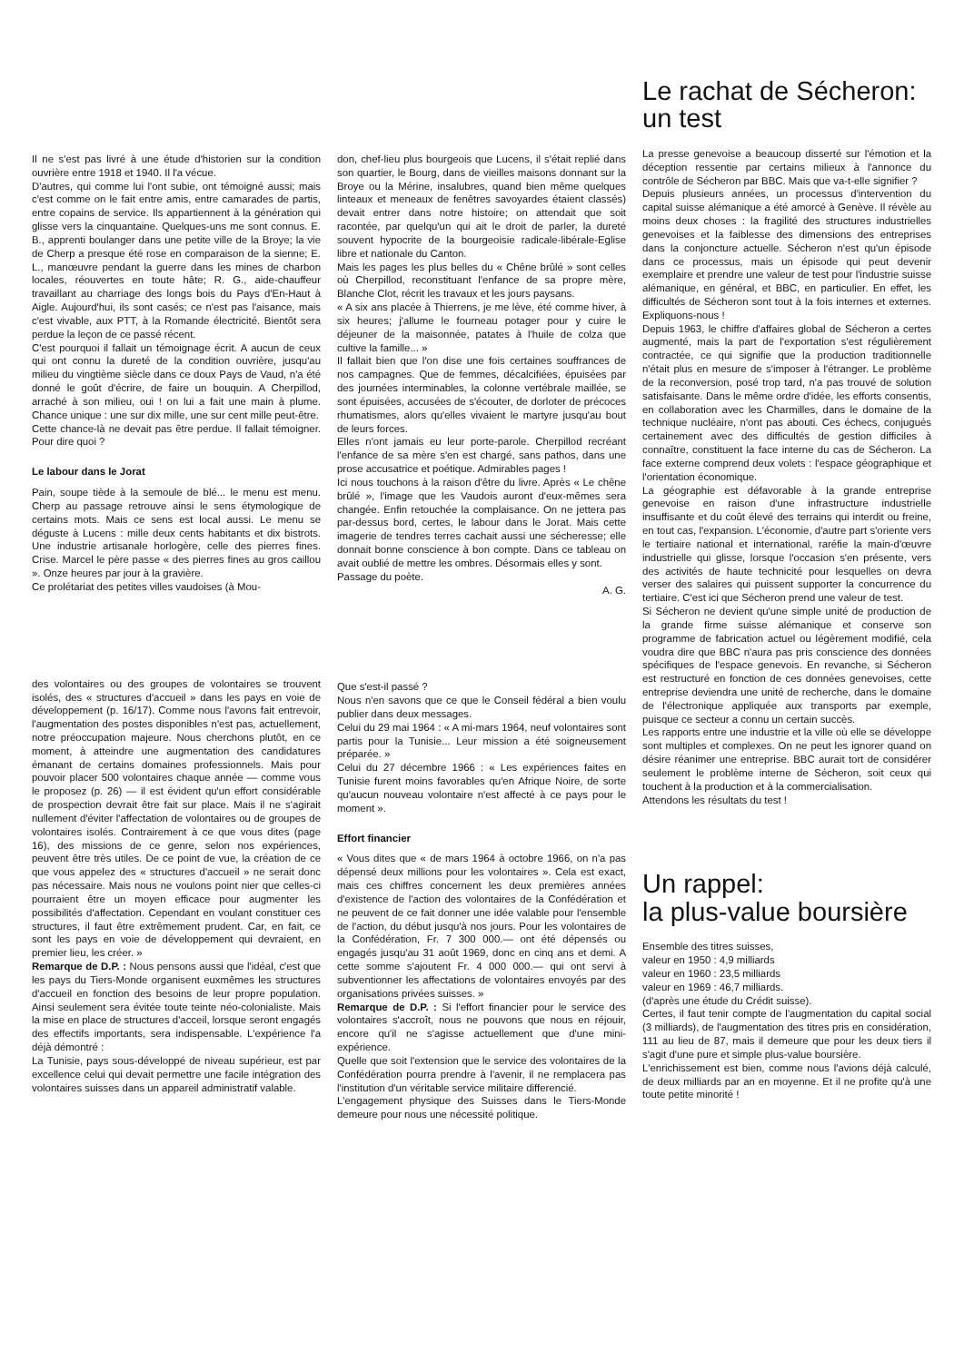Il ne s'est pas livré à une étude d'historien sur la condition ouvrière entre 1918 et 1940. Il l'a vécue.
D'autres, qui comme lui l'ont subie, ont témoigné aussi; mais c'est comme on le fait entre amis, entre camarades de partis, entre copains de service. Ils appartiennent à la génération qui glisse vers la cinquantaine. Quelques-uns me sont connus. E. B., apprenti boulanger dans une petite ville de la Broye; la vie de Cherp a presque été rose en comparaison de la sienne; E. L., manœuvre pendant la guerre dans les mines de charbon locales, réouvertes en toute hâte; R. G., aide-chauffeur travaillant au charriage des longs bois du Pays d'En-Haut à Aigle. Aujourd'hui, ils sont casés; ce n'est pas l'aisance, mais c'est vivable, aux PTT, à la Romande électricité. Bientôt sera perdue la leçon de ce passé récent.
C'est pourquoi il fallait un témoignage écrit. A aucun de ceux qui ont connu la dureté de la condition ouvrière, jusqu'au milieu du vingtième siècle dans ce doux Pays de Vaud, n'a été donné le goût d'écrire, de faire un bouquin. A Cherpillod, arraché à son milieu, oui ! on lui a fait une main à plume. Chance unique : une sur dix mille, une sur cent mille peut-être.
Cette chance-là ne devait pas être perdue. Il fallait témoigner. Pour dire quoi ?
Le labour dans le Jorat
Pain, soupe tiède à la semoule de blé... le menu est menu. Cherp au passage retrouve ainsi le sens étymologique de certains mots. Mais ce sens est local aussi. Le menu se déguste à Lucens : mille deux cents habitants et dix bistrots. Une industrie artisanale horlogère, celle des pierres fines. Crise. Marcel le père passe « des pierres fines au gros caillou ». Onze heures par jour à la gravière.
Ce prolétariat des petites villes vaudoises (à Mou-
des volontaires ou des groupes de volontaires se trouvent isolés, des « structures d'accueil » dans les pays en voie de développement (p. 16/17). Comme nous l'avons fait entrevoir, l'augmentation des postes disponibles n'est pas, actuellement, notre préoccupation majeure. Nous cherchons plutôt, en ce moment, à atteindre une augmentation des candidatures émanant de certains domaines professionnels. Mais pour pouvoir placer 500 volontaires chaque année — comme vous le proposez (p. 26) — il est évident qu'un effort considérable de prospection devrait être fait sur place. Mais il ne s'agirait nullement d'éviter l'affectation de volontaires ou de groupes de volontaires isolés. Contrairement à ce que vous dites (page 16), des missions de ce genre, selon nos expériences, peuvent être très utiles. De ce point de vue, la création de ce que vous appelez des « structures d'accueil » ne serait donc pas nécessaire. Mais nous ne voulons point nier que celles-ci pourraient être un moyen efficace pour augmenter les possibilités d'affectation. Cependant en voulant constituer ces structures, il faut être extrêmement prudent. Car, en fait, ce sont les pays en voie de développement qui devraient, en premier lieu, les créer. »
Remarque de D.P. : Nous pensons aussi que l'idéal, c'est que les pays du Tiers-Monde organisent euxmêmes les structures d'accueil en fonction des besoins de leur propre population. Ainsi seulement sera évitée toute teinte néo-colonialiste. Mais la mise en place de structures d'acceil, lorsque seront engagés des effectifs importants, sera indispensable. L'expérience l'a déjà démontré :
La Tunisie, pays sous-développé de niveau supérieur, est par excellence celui qui devait permettre une facile intégration des volontaires suisses dans un appareil administratif valable.
don, chef-lieu plus bourgeois que Lucens, il s'était replié dans son quartier, le Bourg, dans de vieilles maisons donnant sur la Broye ou la Mérine, insalubres, quand bien même quelques linteaux et meneaux de fenêtres savoyardes étaient classés) devait entrer dans notre histoire; on attendait que soit racontée, par quelqu'un qui ait le droit de parler, la dureté souvent hypocrite de la bourgeoisie radicale-libérale-Eglise libre et nationale du Canton.
Mais les pages les plus belles du « Chêne brûlé » sont celles où Cherpillod, reconstituant l'enfance de sa propre mère, Blanche Clot, récrit les travaux et les jours paysans.
« A six ans placée à Thierrens, je me lève, été comme hiver, à six heures; j'allume le fourneau potager pour y cuire le déjeuner de la maisonnée, patates à l'huile de colza que cultive la famille... »
Il fallait bien que l'on dise une fois certaines souffrances de nos campagnes. Que de femmes, décalcifiées, épuisées par des journées interminables, la colonne vertébrale maillée, se sont épuisées, accusées de s'écouter, de dorloter de précoces rhumatismes, alors qu'elles vivaient le martyre jusqu'au bout de leurs forces.
Elles n'ont jamais eu leur porte-parole. Cherpillod recréant l'enfance de sa mère s'en est chargé, sans pathos, dans une prose accusatrice et poétique. Admirables pages !
Ici nous touchons à la raison d'être du livre. Après « Le chêne brûlé », l'image que les Vaudois auront d'eux-mêmes sera changée. Enfin retouchée la complaisance. On ne jettera pas par-dessus bord, certes, le labour dans le Jorat. Mais cette imagerie de tendres terres cachait aussi une sécheresse; elle donnait bonne conscience à bon compte. Dans ce tableau on avait oublié de mettre les ombres. Désormais elles y sont.
Passage du poète.
A. G.
Que s'est-il passé ?
Nous n'en savons que ce que le Conseil fédéral a bien voulu publier dans deux messages.
Celui du 29 mai 1964 : « A mi-mars 1964, neuf volontaires sont partis pour la Tunisie... Leur mission a été soigneusement préparée. »
Celui du 27 décembre 1966 : « Les expériences faites en Tunisie furent moins favorables qu'en Afrique Noire, de sorte qu'aucun nouveau volontaire n'est affecté à ce pays pour le moment ».
Effort financier
« Vous dites que « de mars 1964 à octobre 1966, on n'a pas dépensé deux millions pour les volontaires ». Cela est exact, mais ces chiffres concernent les deux premières années d'existence de l'action des volontaires de la Confédération et ne peuvent de ce fait donner une idée valable pour l'ensemble de l'action, du début jusqu'à nos jours. Pour les volontaires de la Confédération, Fr. 7 300 000.— ont été dépensés ou engagés jusqu'au 31 août 1969, donc en cinq ans et demi. A cette somme s'ajoutent Fr. 4 000 000.— qui ont servi à subventionner les affectations de volontaires envoyés par des organisations privées suisses. »
Remarque de D.P. : Si l'effort financier pour le service des volontaires s'accroît, nous ne pouvons que nous en réjouir, encore qu'il ne s'agisse actuellement que d'une mini-expérience.
Quelle que soit l'extension que le service des volontaires de la Confédération pourra prendre à l'avenir, il ne remplacera pas l'institution d'un véritable service militaire differencié.
L'engagement physique des Suisses dans le Tiers-Monde demeure pour nous une nécessité politique.
Le rachat de Sécheron: un test
La presse genevoise a beaucoup disserté sur l'émotion et la déception ressentie par certains milieux à l'annonce du contrôle de Sécheron par BBC. Mais que va-t-elle signifier ?
Depuis plusieurs années, un processus d'intervention du capital suisse alémanique a été amorcé à Genève. Il révèle au moins deux choses : la fragilité des structures industrielles genevoises et la faiblesse des dimensions des entreprises dans la conjoncture actuelle. Sécheron n'est qu'un épisode dans ce processus, mais un épisode qui peut devenir exemplaire et prendre une valeur de test pour l'industrie suisse alémanique, en général, et BBC, en particulier. En effet, les difficultés de Sécheron sont tout à la fois internes et externes. Expliquons-nous !
Depuis 1963, le chiffre d'affaires global de Sécheron a certes augmenté, mais la part de l'exportation s'est régulièrement contractée, ce qui signifie que la production traditionnelle n'était plus en mesure de s'imposer à l'étranger. Le problème de la reconversion, posé trop tard, n'a pas trouvé de solution satisfaisante. Dans le même ordre d'idée, les efforts consentis, en collaboration avec les Charmilles, dans le domaine de la technique nucléaire, n'ont pas abouti. Ces échecs, conjugués certainement avec des difficultés de gestion difficiles à connaître, constituent la face interne du cas de Sécheron. La face externe comprend deux volets : l'espace géographique et l'orientation économique.
La géographie est défavorable à la grande entreprise genevoise en raison d'une infrastructure industrielle insuffisante et du coût élevé des terrains qui interdit ou freine, en tout cas, l'expansion. L'économie, d'autre part s'oriente vers le tertiaire national et international, raréfie la main-d'œuvre industrielle qui glisse, lorsque l'occasion s'en présente, vers des activités de haute technicité pour lesquelles on devra verser des salaires qui puissent supporter la concurrence du tertiaire. C'est ici que Sécheron prend une valeur de test.
Si Sécheron ne devient qu'une simple unité de production de la grande firme suisse alémanique et conserve son programme de fabrication actuel ou légèrement modifié, cela voudra dire que BBC n'aura pas pris conscience des données spécifiques de l'espace genevois. En revanche, si Sécheron est restructuré en fonction de ces données genevoises, cette entreprise deviendra une unité de recherche, dans le domaine de l'électronique appliquée aux transports par exemple, puisque ce secteur a connu un certain succès.
Les rapports entre une industrie et la ville où elle se développe sont multiples et complexes. On ne peut les ignorer quand on désire réanimer une entreprise. BBC aurait tort de considérer seulement le problème interne de Sécheron, soit ceux qui touchent à la production et à la commercialisation.
Attendons les résultats du test !
Un rappel:
la plus-value boursière
Ensemble des titres suisses,
valeur en 1950 : 4,9 milliards
valeur en 1960 : 23,5 milliards
valeur en 1969 : 46,7 milliards.
(d'après une étude du Crédit suisse).
Certes, il faut tenir compte de l'augmentation du capital social (3 milliards), de l'augmentation des titres pris en considération, 111 au lieu de 87, mais il demeure que pour les deux tiers il s'agit d'une pure et simple plus-value boursière.
L'enrichissement est bien, comme nous l'avions déjà calculé, de deux milliards par an en moyenne. Et il ne profite qu'à une toute petite minorité !